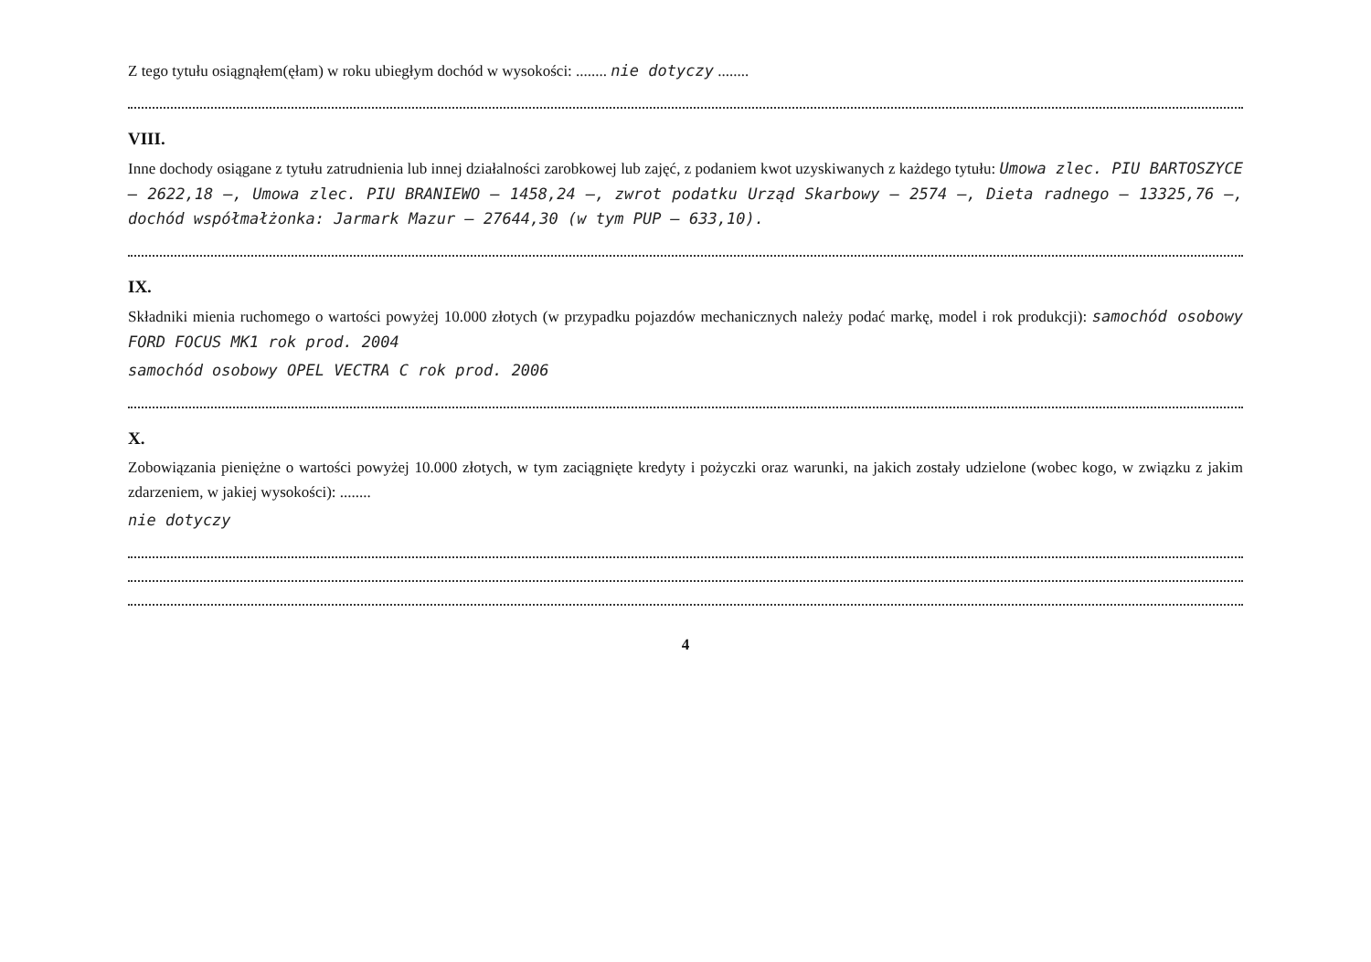Z tego tytułu osiągnąłem(ęłam) w roku ubiegłym dochód w wysokości: ........ nie dotyczy ........
VIII.
Inne dochody osiągane z tytułu zatrudnienia lub innej działalności zarobkowej lub zajęć, z podaniem kwot uzyskiwanych z każdego tytułu: Umowa zlec. PIU BARTOSZYCE – 2622,18 –, Umowa zlec. PIU BRANIEWO – 1458,24 –, zwrot podatku Urząd Skarbowy – 2574 –, Dieta radnego – 13325,76 –, dochód współmałżonka: Jarmark Mazur – 27644,30 (w tym PUP – 633,10).
IX.
Składniki mienia ruchomego o wartości powyżej 10.000 złotych (w przypadku pojazdów mechanicznych należy podać markę, model i rok produkcji): samochód osobowy FORD FOCUS MK1 rok prod. 2004
samochód osobowy OPEL VECTRA C rok prod. 2006
X.
Zobowiązania pieniężne o wartości powyżej 10.000 złotych, w tym zaciągnięte kredyty i pożyczki oraz warunki, na jakich zostały udzielone (wobec kogo, w związku z jakim zdarzeniem, w jakiej wysokości): ........
nie dotyczy
4